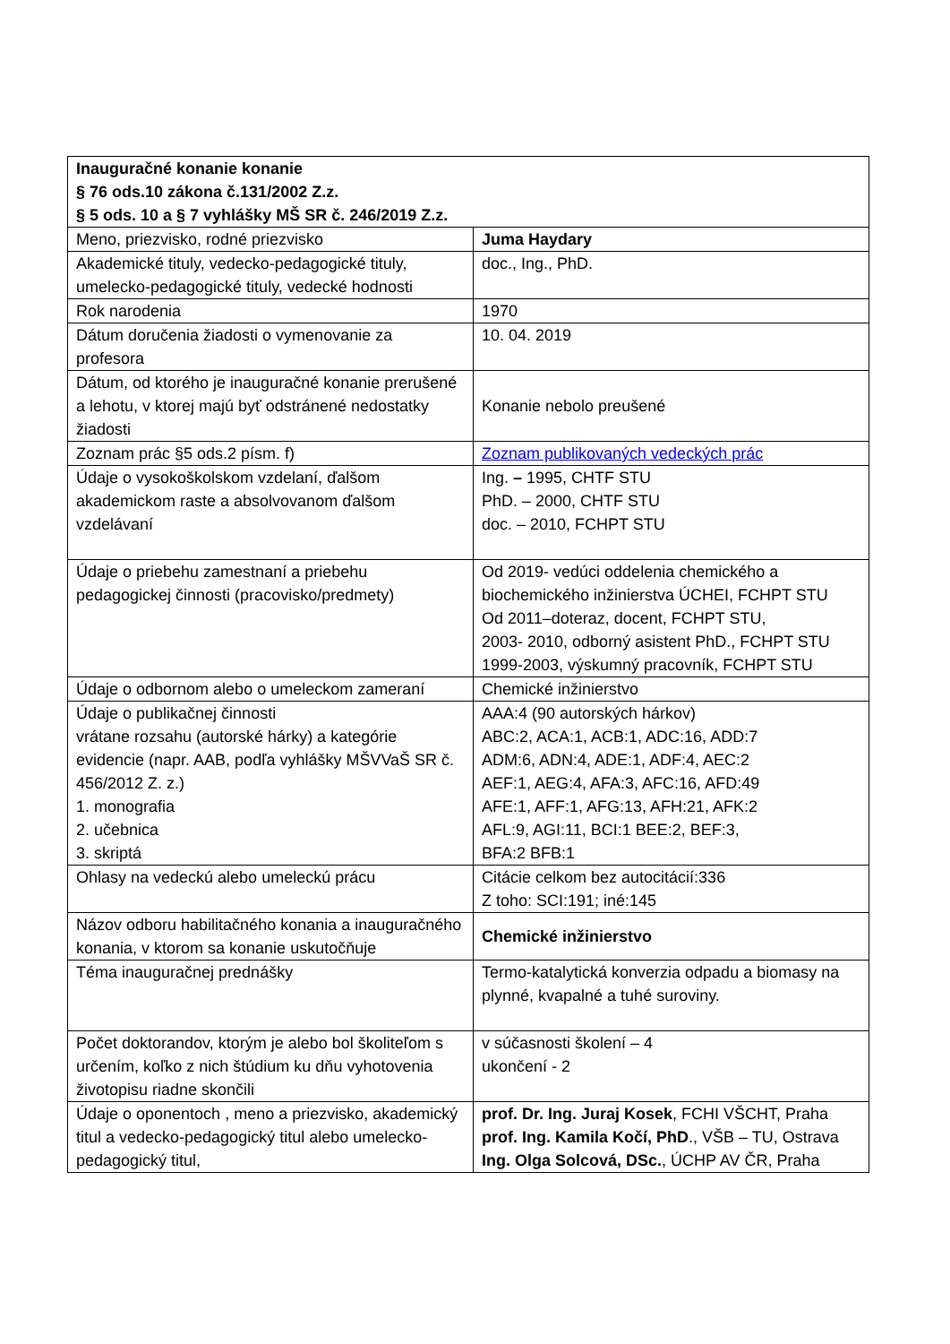| Inauguračné konanie konanie § 76 ods.10 zákona č.131/2002 Z.z. § 5 ods. 10 a § 7 vyhlášky MŠ SR č. 246/2019 Z.z. | |
| Meno, priezvisko, rodné priezvisko | Juma Haydary |
| Akademické tituly, vedecko-pedagogické tituly, umelecko-pedagogické tituly, vedecké hodnosti | doc., Ing., PhD. |
| Rok narodenia | 1970 |
| Dátum doručenia žiadosti o vymenovanie za profesora | 10. 04. 2019 |
| Dátum, od ktorého je inauguračné konanie prerušené a lehotu, v ktorej majú byť odstránené nedostatky žiadosti | Konanie nebolo preušené |
| Zoznam prác §5 ods.2 písm. f) | Zoznam publikovaných vedeckých prác |
| Údaje o vysokoškolskom vzdelaní, ďalšom akademickom raste a absolvovanom ďalšom vzdelávaní | Ing. – 1995, CHTF STU PhD. – 2000, CHTF STU doc. – 2010, FCHPT STU |
| Údaje o priebehu zamestnaní a priebehu pedagogickej činnosti (pracovisko/predmety) | Od 2019- vedúci oddelenia chemického a biochemického inžinierstva ÚCHEI, FCHPT STU Od 2011–doteraz, docent, FCHPT STU, 2003- 2010, odborný asistent PhD., FCHPT STU 1999-2003, výskumný pracovník, FCHPT STU |
| Údaje o odbornom alebo o umeleckom zameraní | Chemické inžinierstvo |
| Údaje o publikačnej činnosti vrátane rozsahu (autorské hárky) a kategórie evidencie (napr. AAB, podľa vyhlášky MŠVVaŠ SR č. 456/2012 Z. z.) 1. monografia 2. učebnica 3. skriptá | AAA:4 (90 autorských hárkov) ABC:2, ACA:1, ACB:1, ADC:16, ADD:7 ADM:6, ADN:4, ADE:1, ADF:4, AEC:2 AEF:1, AEG:4, AFA:3, AFC:16, AFD:49 AFE:1, AFF:1, AFG:13, AFH:21, AFK:2 AFL:9, AGI:11, BCI:1 BEE:2, BEF:3, BFA:2 BFB:1 |
| Ohlasy na vedeckú alebo umeleckú prácu | Citácie celkom bez autocitácií:336 Z toho: SCI:191; iné:145 |
| Názov odboru habilitačného konania a inauguračného konania, v ktorom sa konanie uskutočňuje | Chemické inžinierstvo |
| Téma inauguračnej prednášky | Termo-katalytická konverzia odpadu a biomasy na plynné, kvapalné a tuhé suroviny. |
| Počet doktorandov, ktorým je alebo bol školiteľom s určením, koľko z nich štúdium ku dňu vyhotovenia životopisu riadne skončili | v súčasnosti školení – 4 ukončení - 2 |
| Údaje o oponentoch , meno a priezvisko, akademický titul a vedecko-pedagogický titul alebo umelecko-pedagogický titul, | prof. Dr. Ing. Juraj Kosek , FCHI VŠCHT, Praha prof. Ing. Kamila Kočí, PhD ., VŠB – TU, Ostrava Ing. Olga Solcová, DSc. , ÚCHP AV ČR, Praha |